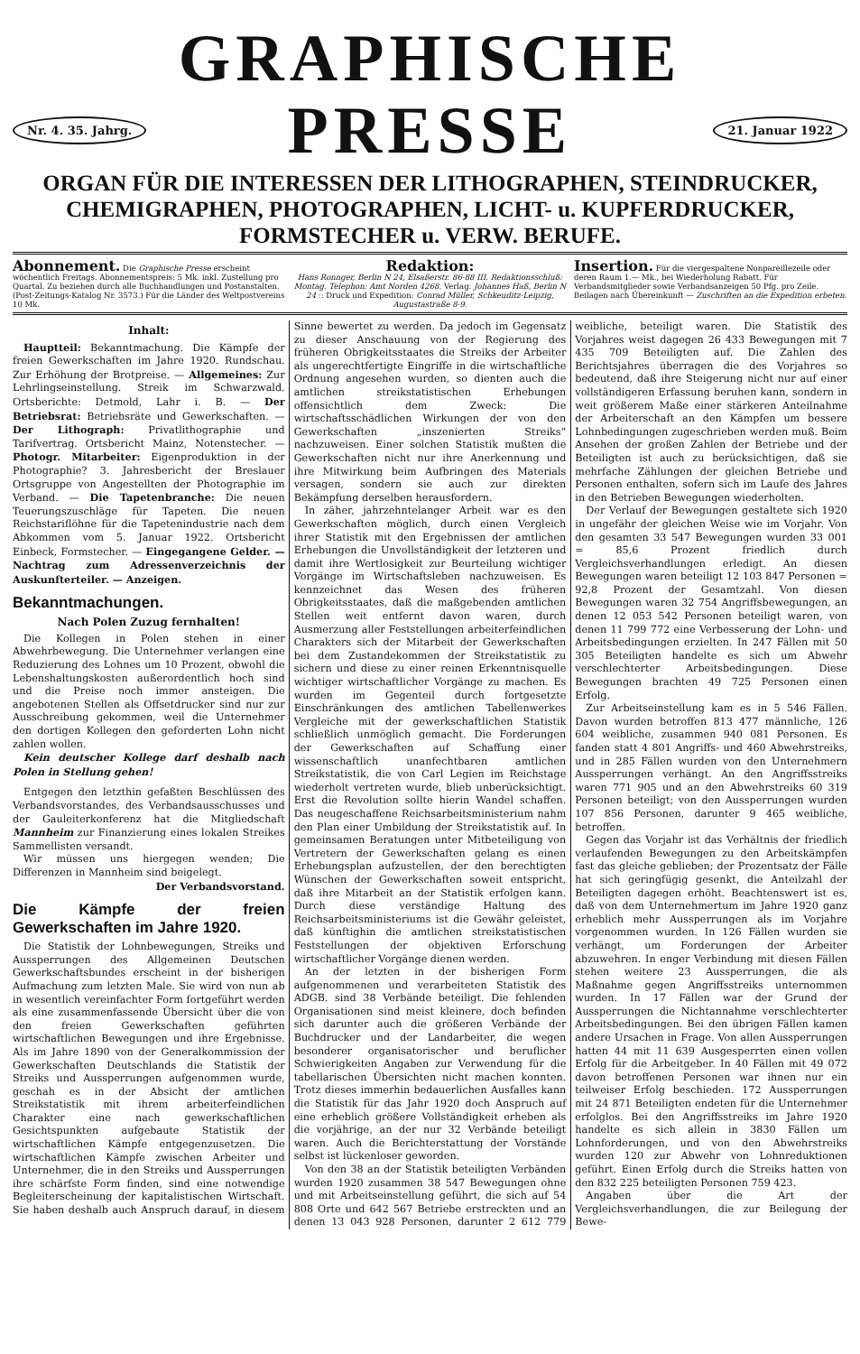GRAPHISCHE
Nr. 4. 35. Jahrg. PRESSE 21. Januar 1922
ORGAN FÜR DIE INTERESSEN DER LITHOGRAPHEN, STEINDRUCKER, CHEMIGRAPHEN, PHOTOGRAPHEN, LICHT- u. KUPFERDRUCKER, FORMSTECHER u. VERW. BERUFE.
Abonnement. Die Graphische Presse erscheint wöchentlich Freitags. Abonnementspreis: 5 Mk. inkl. Zustellung pro Quartal. Zu beziehen durch alle Buchhandlungen und Postanstalten. (Post-Zeitungs-Katalog Nr. 3573.) Für die Länder des Weltpostvereins 10 Mk.
Redaktion:
Hans Ronnger, Berlin N 24, Elsaßerstr. 86-88 III. Redaktionsschluß: Montag. Telephon: Amt Norden 4268. Verlag: Johannes Haß, Berlin N 24 :: Druck und Expedition: Conrad Müller, Schkeuditz-Leipzig, Augustastraße 8-9.
Insertion. Für die viergespaltene Nonpareillezeile oder deren Raum 1.— Mk., bei Wiederholung Rabatt. Für Verbandsmitglieder sowie Verbandsanzeigen 50 Pfg. pro Zeile. Beilagen nach Übereinkunft — Zuschriften an die Expedition erbeten.
Inhalt:
Hauptteil: Bekanntmachung. Die Kämpfe der freien Gewerkschaften im Jahre 1920. Rundschau. Zur Erhöhung der Brotpreise. — Allgemeines: Zur Lehrlingseinstellung. Streik im Schwarzwald. Ortsberichte: Detmold, Lahr i. B. — Der Betriebsrat: Betriebsräte und Gewerkschaften. — Der Lithograph: Privatlithographie und Tarifvertrag. Ortsbericht Mainz, Notenstecher. — Photogr. Mitarbeiter: Eigenproduktion in der Photographie? 3. Jahresbericht der Breslauer Ortsgruppe von Angestellten der Photographie im Verband. — Die Tapetenbranche: Die neuen Teuerungszuschläge für Tapeten. Die neuen Reichstariflöhne für die Tapetenindustrie nach dem Abkommen vom 5. Januar 1922. Ortsbericht Einbeck, Formstecher. — Eingegangene Gelder. — Nachtrag zum Adressenverzeichnis der Auskunfterteiler. — Anzeigen.
Bekanntmachungen.
Nach Polen Zuzug fernhalten!
Die Kollegen in Polen stehen in einer Abwehrbewegung. Die Unternehmer verlangen eine Reduzierung des Lohnes um 10 Prozent, obwohl die Lebenshaltungskosten außerordentlich hoch sind und die Preise noch immer ansteigen. Die angebotenen Stellen als Offsetdrucker sind nur zur Ausschreibung gekommen, weil die Unternehmer den dortigen Kollegen den geforderten Lohn nicht zahlen wollen.
Kein deutscher Kollege darf deshalb nach Polen in Stellung gehen!
Entgegen den letzthin gefaßten Beschlüssen des Verbandsvorstandes, des Verbandsausschusses und der Gauleiterkonferenz hat die Mitgliedschaft Mannheim zur Finanzierung eines lokalen Streikes Sammellisten versandt.
Wir müssen uns hiergegen wenden; Die Differenzen in Mannheim sind beigelegt.
Der Verbandsvorstand.
Die Kämpfe der freien Gewerkschaften im Jahre 1920.
Die Statistik der Lohnbewegungen, Streiks und Aussperrungen des Allgemeinen Deutschen Gewerkschaftsbundes erscheint in der bisherigen Aufmachung zum letzten Male. Sie wird von nun ab in wesentlich vereinfachter Form fortgeführt werden als eine zusammenfassende Übersicht über die von den freien Gewerkschaften geführten wirtschaftlichen Bewegungen und ihre Ergebnisse. Als im Jahre 1890 von der Generalkommission der Gewerkschaften Deutschlands die Statistik der Streiks und Aussperrungen aufgenommen wurde, geschah es in der Absicht der amtlichen Streikstatistik mit ihrem arbeiterfeindlichen Charakter eine nach gewerkschaftlichen Gesichtspunkten aufgebaute Statistik der wirtschaftlichen Kämpfe entgegenzusetzen. Die wirtschaftlichen Kämpfe zwischen Arbeiter und Unternehmer, die in den Streiks und Aussperrungen ihre schärfste Form finden, sind eine notwendige Begleiterscheinung der kapitalistischen Wirtschaft. Sie haben deshalb auch Anspruch darauf, in diesem Sinne bewertet zu werden. Da jedoch im Gegensatz zu dieser Anschauung von der Regierung des früheren Obrigkeitsstaates die Streiks der Arbeiter als ungerechtfertigte Eingriffe in die wirtschaftliche Ordnung angesehen wurden, so dienten auch die amtlichen streikstatistischen Erhebungen offensichtlich dem Zweck: Die wirtschaftsschädlichen Wirkungen der von den Gewerkschaften „inszenierten Streiks“ nachzuweisen. Einer solchen Statistik mußten die Gewerkschaften nicht nur ihre Anerkennung und ihre Mitwirkung beim Aufbringen des Materials versagen, sondern sie auch zur direkten Bekämpfung derselben herausfordern.
In zäher, jahrzehntelanger Arbeit war es den Gewerkschaften möglich, durch einen Vergleich ihrer Statistik mit den Ergebnissen der amtlichen Erhebungen die Unvollständigkeit der letzteren und damit ihre Wertlosigkeit zur Beurteilung wichtiger Vorgänge im Wirtschaftsleben nachzuweisen. Es kennzeichnet das Wesen des früheren Obrigkeitsstaates, daß die maßgebenden amtlichen Stellen weit entfernt davon waren, durch Ausmerzung aller Feststellungen arbeiterfeindlichen Charakters sich der Mitarbeit der Gewerkschaften bei dem Zustandekommen der Streikstatistik zu sichern und diese zu einer reinen Erkenntnisquelle wichtiger wirtschaftlicher Vorgänge zu machen. Es wurden im Gegenteil durch fortgesetzte Einschränkungen des amtlichen Tabellenwerkes Vergleiche mit der gewerkschaftlichen Statistik schließlich unmöglich gemacht. Die Forderungen der Gewerkschaften auf Schaffung einer wissenschaftlich unanfechtbaren amtlichen Streikstatistik, die von Carl Legien im Reichstage wiederholt vertreten wurde, blieb unberücksichtigt. Erst die Revolution sollte hierin Wandel schaffen. Das neugeschaffene Reichsarbeitsministerium nahm den Plan einer Umbildung der Streikstatistik auf. In gemeinsamen Beratungen unter Mitbeteiligung von Vertretern der Gewerkschaften gelang es einen Erhebungsplan aufzustellen, der den berechtigten Wünschen der Gewerkschaften soweit entspricht, daß ihre Mitarbeit an der Statistik erfolgen kann. Durch diese verständige Haltung des Reichsarbeitsministeriums ist die Gewähr geleistet, daß künftighin die amtlichen streikstatistischen Feststellungen der objektiven Erforschung wirtschaftlicher Vorgänge dienen werden.
An der letzten in der bisherigen Form aufgenommenen und verarbeiteten Statistik des ADGB. sind 38 Verbände beteiligt. Die fehlenden Organisationen sind meist kleinere, doch befinden sich darunter auch die größeren Verbände der Buchdrucker und der Landarbeiter, die wegen besonderer organisatorischer und beruflicher Schwierigkeiten Angaben zur Verwendung für die tabellarischen Übersichten nicht machen konnten. Trotz dieses immerhin bedauerlichen Ausfalles kann die Statistik für das Jahr 1920 doch Anspruch auf eine erheblich größere Vollständigkeit erheben als die vorjährige, an der nur 32 Verbände beteiligt waren. Auch die Berichterstattung der Vorstände selbst ist lückenloser geworden.
Von den 38 an der Statistik beteiligten Verbänden wurden 1920 zusammen 38 547 Bewegungen ohne und mit Arbeitseinstellung geführt, die sich auf 54 808 Orte und 642 567 Betriebe erstreckten und an denen 13 043 928 Personen, darunter 2 612 779 weibliche, beteiligt waren. Die Statistik des Vorjahres weist dagegen 26 433 Bewegungen mit 7 435 709 Beteiligten auf. Die Zahlen des Berichtsjahres überragen die des Vorjahres so bedeutend, daß ihre Steigerung nicht nur auf einer vollständigeren Erfassung beruhen kann, sondern in weit größerem Maße einer stärkeren Anteilnahme der Arbeiterschaft an den Kämpfen um bessere Lohnbedingungen zugeschrieben werden muß. Beim Ansehen der großen Zahlen der Betriebe und der Beteiligten ist auch zu berücksichtigen, daß sie mehrfache Zählungen der gleichen Betriebe und Personen enthalten, sofern sich im Laufe des Jahres in den Betrieben Bewegungen wiederholten.
Der Verlauf der Bewegungen gestaltete sich 1920 in ungefähr der gleichen Weise wie im Vorjahr. Von den gesamten 33 547 Bewegungen wurden 33 001 = 85,6 Prozent friedlich durch Vergleichsverhandlungen erledigt. An diesen Bewegungen waren beteiligt 12 103 847 Personen = 92,8 Prozent der Gesamtzahl. Von diesen Bewegungen waren 32 754 Angriffsbewegungen, an denen 12 053 542 Personen beteiligt waren, von denen 11 799 772 eine Verbesserung der Lohn- und Arbeitsbedingungen erzielten. In 247 Fällen mit 50 305 Beteiligten handelte es sich um Abwehr verschlechterter Arbeitsbedingungen. Diese Bewegungen brachten 49 725 Personen einen Erfolg.
Zur Arbeitseinstellung kam es in 5 546 Fällen. Davon wurden betroffen 813 477 männliche, 126 604 weibliche, zusammen 940 081 Personen. Es fanden statt 4 801 Angriffs- und 460 Abwehrstreiks, und in 285 Fällen wurden von den Unternehmern Aussperrungen verhängt. An den Angriffsstreiks waren 771 905 und an den Abwehrstreiks 60 319 Personen beteiligt; von den Aussperrungen wurden 107 856 Personen, darunter 9 465 weibliche, betroffen.
Gegen das Vorjahr ist das Verhältnis der friedlich verlaufenden Bewegungen zu den Arbeitskämpfen fast das gleiche geblieben; der Prozentsatz der Fälle hat sich geringfügig gesenkt, die Anteilzahl der Beteiligten dagegen erhöht. Beachtenswert ist es, daß von dem Unternehmertum im Jahre 1920 ganz erheblich mehr Aussperrungen als im Vorjahre vorgenommen wurden. In 126 Fällen wurden sie verhängt, um Forderungen der Arbeiter abzuwehren. In enger Verbindung mit diesen Fällen stehen weitere 23 Aussperrungen, die als Maßnahme gegen Angriffsstreiks unternommen wurden. In 17 Fällen war der Grund der Aussperrungen die Nichtannahme verschlechterter Arbeitsbedingungen. Bei den übrigen Fällen kamen andere Ursachen in Frage. Von allen Aussperrungen hatten 44 mit 11 639 Ausgesperrten einen vollen Erfolg für die Arbeitgeber. In 40 Fällen mit 49 072 davon betroffenen Personen war ihnen nur ein teilweiser Erfolg beschieden. 172 Aussperrungen mit 24 871 Beteiligten endeten für die Unternehmer erfolglos. Bei den Angriffsstreiks im Jahre 1920 handelte es sich allein in 3830 Fällen um Lohnforderungen, und von den Abwehrstreiks wurden 120 zur Abwehr von Lohnreduktionen geführt. Einen Erfolg durch die Streiks hatten von den 832 225 beteiligten Personen 759 423.
Angaben über die Art der Vergleichsverhandlungen, die zur Beilegung der Bewe-